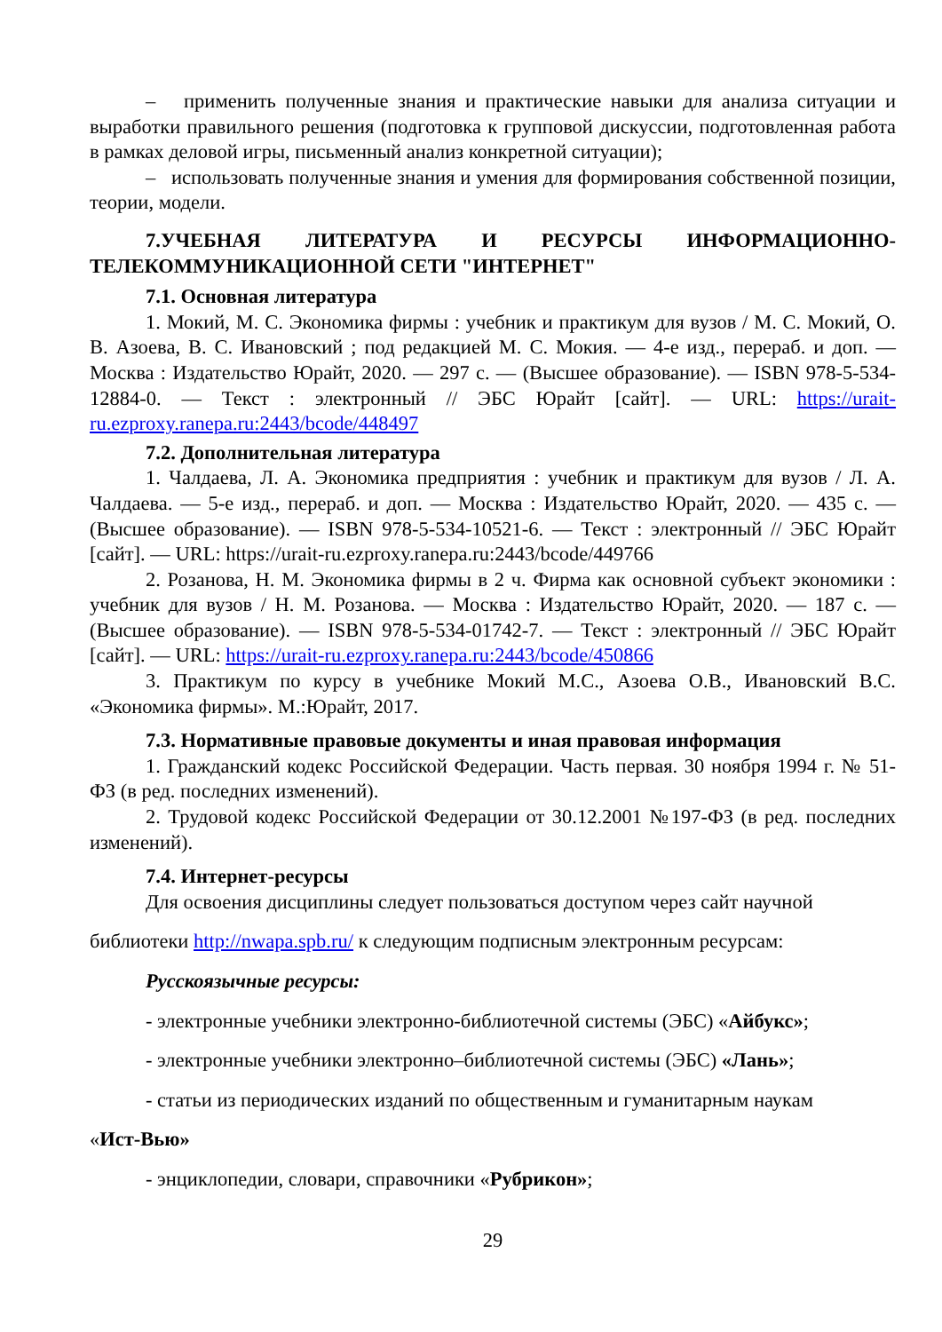– применить полученные знания и практические навыки для анализа ситуации и выработки правильного решения (подготовка к групповой дискуссии, подготовленная работа в рамках деловой игры, письменный анализ конкретной ситуации);
– использовать полученные знания и умения для формирования собственной позиции, теории, модели.
7.УЧЕБНАЯ ЛИТЕРАТУРА И РЕСУРСЫ ИНФОРМАЦИОННО-ТЕЛЕКОММУНИКАЦИОННОЙ СЕТИ "ИНТЕРНЕТ"
7.1. Основная литература
1. Мокий, М. С. Экономика фирмы : учебник и практикум для вузов / М. С. Мокий, О. В. Азоева, В. С. Ивановский ; под редакцией М. С. Мокия. — 4-е изд., перераб. и доп. — Москва : Издательство Юрайт, 2020. — 297 с. — (Высшее образование). — ISBN 978-5-534-12884-0. — Текст : электронный // ЭБС Юрайт [сайт]. — URL: https://urait-ru.ezproxy.ranepa.ru:2443/bcode/448497
7.2. Дополнительная литература
1. Чалдаева, Л. А. Экономика предприятия : учебник и практикум для вузов / Л. А. Чалдаева. — 5-е изд., перераб. и доп. — Москва : Издательство Юрайт, 2020. — 435 с. — (Высшее образование). — ISBN 978-5-534-10521-6. — Текст : электронный // ЭБС Юрайт [сайт]. — URL: https://urait-ru.ezproxy.ranepa.ru:2443/bcode/449766
2. Розанова, Н. М. Экономика фирмы в 2 ч. Фирма как основной субъект экономики : учебник для вузов / Н. М. Розанова. — Москва : Издательство Юрайт, 2020. — 187 с. — (Высшее образование). — ISBN 978-5-534-01742-7. — Текст : электронный // ЭБС Юрайт [сайт]. — URL: https://urait-ru.ezproxy.ranepa.ru:2443/bcode/450866
3. Практикум по курсу в учебнике Мокий М.С., Азоева О.В., Ивановский В.С. «Экономика фирмы». М.:Юрайт, 2017.
7.3. Нормативные правовые документы и иная правовая информация
1. Гражданский кодекс Российской Федерации. Часть первая. 30 ноября 1994 г. № 51-ФЗ (в ред. последних изменений).
2. Трудовой кодекс Российской Федерации от 30.12.2001 №197-ФЗ (в ред. последних изменений).
7.4. Интернет-ресурсы
Для освоения дисциплины следует пользоваться доступом через сайт научной
библиотеки http://nwapa.spb.ru/ к следующим подписным электронным ресурсам:
Русскоязычные ресурсы:
- электронные учебники электронно-библиотечной системы (ЭБС) «Айбукс»;
- электронные учебники электронно–библиотечной системы (ЭБС) «Лань»;
- статьи из периодических изданий по общественным и гуманитарным наукам
«Ист-Вью»
- энциклопедии, словари, справочники «Рубрикон»;
29